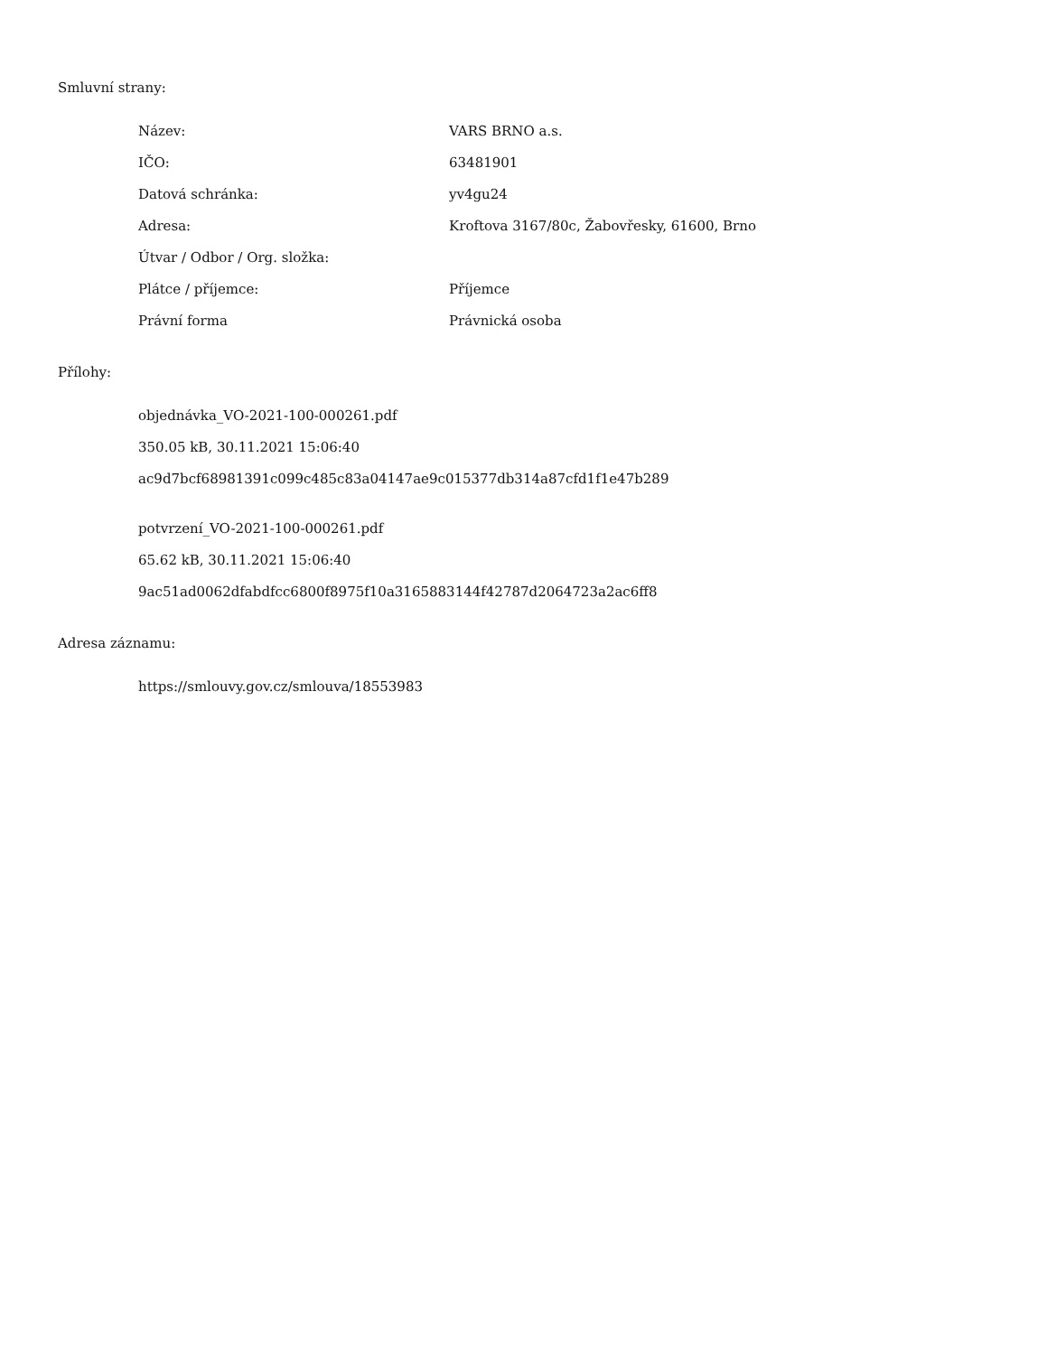Smluvní strany:
| Název: | VARS BRNO a.s. |
| IČO: | 63481901 |
| Datová schránka: | yv4gu24 |
| Adresa: | Kroftova 3167/80c, Žabovřesky, 61600, Brno |
| Útvar / Odbor / Org. složka: | |
| Plátce / příjemce: | Příjemce |
| Právní forma | Právnická osoba |
Přílohy:
objednávka_VO-2021-100-000261.pdf
350.05 kB, 30.11.2021 15:06:40
ac9d7bcf68981391c099c485c83a04147ae9c015377db314a87cfd1f1e47b289
potvrzení_VO-2021-100-000261.pdf
65.62 kB, 30.11.2021 15:06:40
9ac51ad0062dfabdfcc6800f8975f10a3165883144f42787d2064723a2ac6ff8
Adresa záznamu:
https://smlouvy.gov.cz/smlouva/18553983